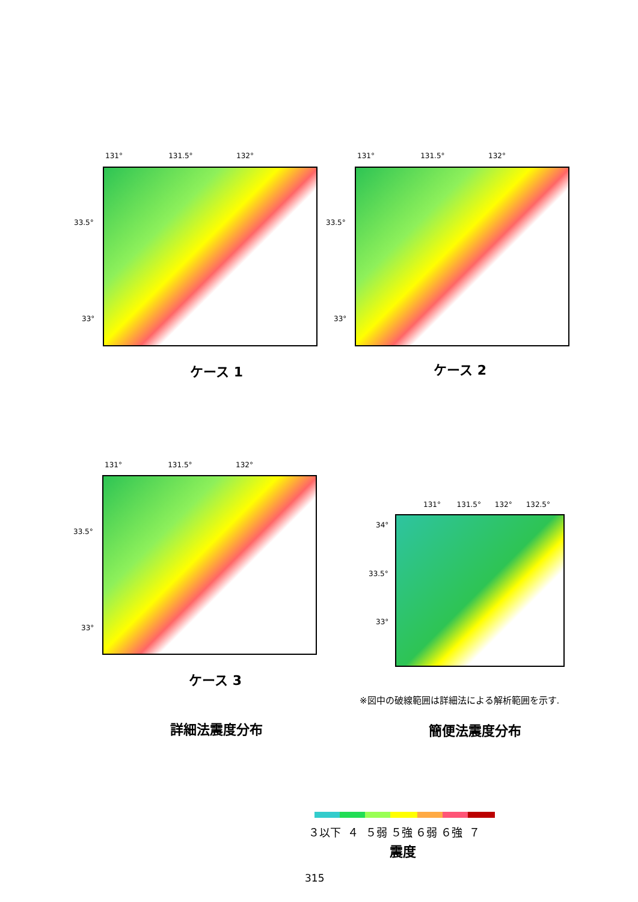131° 131.5° 132°
33.5°
33°
ケース 1
131° 131.5° 132°
33.5°
33°
ケース 2
131° 131.5° 132°
33.5°
33°
ケース 3
131° 131.5° 132° 132.5°
34°
33.5°
33°
※図中の破線範囲は詳細法による解析範囲を示す.
詳細法震度分布 簡便法震度分布
３以下 ４ ５弱 ５強 ６弱 ６強 ７
震度
315